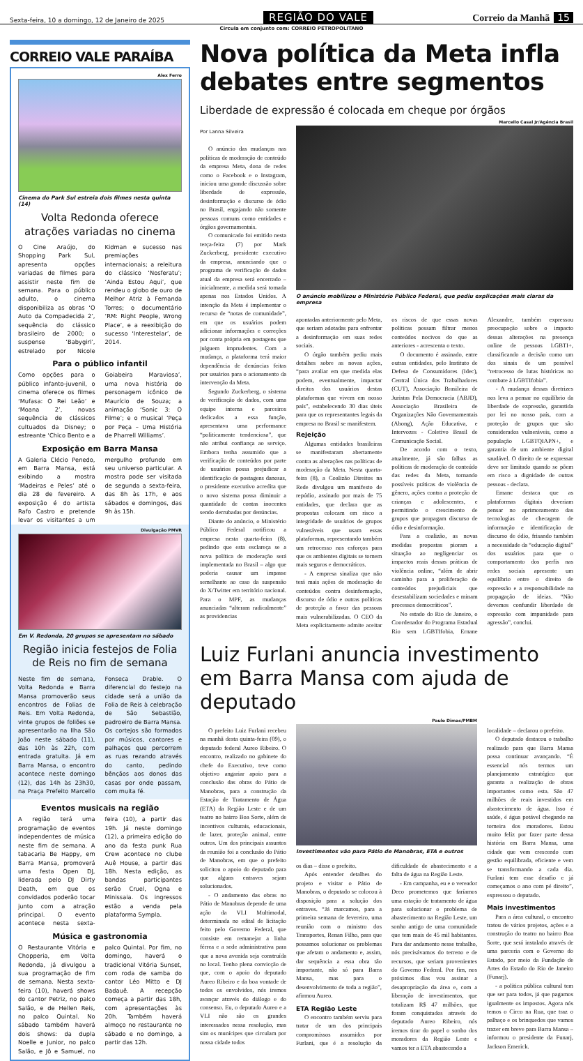Sexta-feira, 10 a domingo, 12 de Janeiro de 2025 REGIÃO DO VALE Correio da Manhã 15
Circula em conjunto com: CORREIO PETROPOLITANO
CORREIO VALE PARAÍBA
Alex Ferro
Cinema do Park Sul estreia dois filmes nesta quinta (14)
Volta Redonda oferece atrações variadas no cinema
O Cine Araújo, do Shopping Park Sul, apresenta opções variadas de filmes para assistir neste fim de semana. Para o público adulto, o cinema disponibiliza as obras ‘O Auto da Compadecida 2’, sequência do clássico brasileiro de 2000; o suspense ‘Babygirl’, estrelado por Nicole Kidman e sucesso nas premiações internacionais; a releitura do clássico ‘Nosferatu’; ‘Ainda Estou Aqui’, que rendeu o globo de ouro de Melhor Atriz à Fernanda Torres; o documentário ‘RM: Right People, Wrong Place’, e a reexibição do sucesso ‘Interestelar’, de 2014.
Para o público infantil
Como opções para o público infanto-juvenil, o cinema oferece os filmes ‘Mufasa: O Rei Leão’ e ‘Moana 2’, novas sequência de clássicos cultuados da Disney; o estreante ‘Chico Bento e a Goiabeira Maraviosa’, uma nova história do personagem icônico de Maurício de Souza; a animação ‘Sonic 3: O Filme’; e o musical ‘Peça por Peça – Uma História de Pharrell Williams’.
Exposição em Barra Mansa
A Galeria Clécio Penedo, em Barra Mansa, está exibindo a mostra ‘Madeiras e Peles’ até o dia 28 de fevereiro. A exposição é do artista Rafo Castro e pretende levar os visitantes a um mergulho profundo em seu universo particular. A mostra pode ser visitada de segunda a sexta-feira, das 8h às 17h, e aos sábados e domingos, das 9h às 15h.
Divulgação PMVR
Em V. Redonda, 20 grupos se apresentam no sábado
Região inicia festejos de Folia de Reis no fim de semana
Neste fim de semana, Volta Redonda e Barra Mansa promoverão seus encontros de Folias de Reis. Em Volta Redonda, vinte grupos de foliões se apresentarão na Ilha São João neste sábado (11), das 10h às 22h, com entrada gratuita. Já em Barra Mansa, o encontro acontece neste domingo (12), das 14h às 23h30, na Praça Prefeito Marcello Fonseca Drable. O diferencial do festejo na cidade será a união da Folia de Reis à celebração de São Sebastião, padroeiro de Barra Mansa. Os cortejos são formados por músicos, cantores e palhaços que percorrem as ruas rezando através do canto, pedindo bênçãos aos donos das casas por onde passam, com muita fé.
Eventos musicais na região
A região terá uma programação de eventos independentes de música neste fim de semana. A tabacaria Be Happy, em Barra Mansa, promoverá uma festa Open DJ, liderada pelo DJ Dirty Death, em que os convidados poderão tocar junto com a atração principal. O evento acontece nesta sexta-feira (10), a partir das 19h. Já neste domingo (12), a primeira edição do ano da festa punk Rua Crew acontece no clube Auê House, a partir das 18h. Nesta edição, as bandas participantes serão Cruel, Ogna e Minissaia. Os ingressos estão a venda pela plataforma Sympla.
Música e gastronomia
O Restaurante Vitória e Chopperia, em Volta Redonda, já divulgou a sua programação de fim de semana. Nesta sexta-feira (10), haverá shows do cantor Petriz, no palco Salão, e de Hellen Reis, no palco Quintal. No sábado também haverá dois shows: da dupla Noelle e Junior, no palco Salão, e Jô e Samuel, no palco Quintal. Por fim, no domingo, haverá o tradicional Vitória Sunset, com roda de samba do cantor Léo Mitto e DJ Badauê. A recepção começa a partir das 18h, com apresentações às 20h. Também haverá almoço no restaurante no sábado e no domingo, a partir das 12h.
Nova política da Meta infla debates entre segmentos
Liberdade de expressão é colocada em cheque por órgãos
Por Lanna Silveira
O anúncio das mudanças nas políticas de moderação de conteúdo da empresa Meta, dona de redes como o Facebook e o Instagram, iniciou uma grande discussão sobre liberdade de expressão, desinformação e discurso de ódio no Brasil, engajando não somente pessoas comuns como entidades e órgãos governamentais.
O comunicado foi emitido nesta terça-feira (7) por Mark Zuckerberg, presidente executivo da empresa, anunciando que o programa de verificação de dados atual da empresa será encerrado – inicialmente, a medida será tomada apenas nos Estados Unidos. A intenção da Meta é implementar o recurso de “notas de comunidade”, em que os usuários podem adicionar informações e correções por conta própria em postagens que julguem imprudentes. Com a mudança, a plataforma terá maior dependência de denúncias feitas por usuários para o acionamento da intervenção da Meta.
Segundo Zuckerberg, o sistema de verificação de dados, com uma equipe interna e parceiros dedicados a essa função, apresentava uma performance “politicamente tendenciosa”, que não atribui confiança ao serviço. Embora tenha assumido que a verificação de conteúdos por parte de usuários possa prejudicar a identificação de postagens danosas, o presidente executivo acredita que o novo sistema possa diminuir a quantidade de contas inocentes sendo derrubadas por denúncias.
Diante do anúncio, o Ministério Público Federal notificou a empresa nesta quarta-feira (8), pedindo que esta esclareça se a nova política de moderação será implementada no Brasil – algo que poderia causar um impasse semelhante ao caso da suspensão do X/Twitter em território nacional. Para o MPF, as mudanças anunciadas “alteram radicalmente” as providencias
Marcello Casal Jr/Agência Brasil
O anúncio mobilizou o Ministério Público Federal, que pediu explicações mais claras da empresa
apontadas anteriormente pelo Meta, que seriam adotadas para enfrentar a desinformação em suas redes sociais.
O órgão também pediu mais detalhes sobre as novas ações, “para avaliar em que medida elas podem, eventualmente, impactar direitos dos usuários destas plataformas que vivem em nosso país”, estabelecendo 30 dias úteis para que os representantes legais da empresa no Brasil se manifestem.
Rejeição
Algumas entidades brasileiras se manifestaram abertamente contra as alterações nas políticas de moderação da Meta. Nesta quarta-feira (8), a Coalizão Direitos na Rede divulgou um manifesto de repúdio, assinado por mais de 75 entidades, que declara que as propostas colocam em risco a integridade de usuários de grupos vulneráveis que usam essas plataformas, representando também um retrocesso nos esforços para que os ambientes digitais se tornem mais seguros e democráticos.
- A empresa sinaliza que não terá mais ações de moderação de conteúdos contra desinformação, discurso de ódio e outras políticas de proteção a favor das pessoas mais vulnerabilizadas. O CEO da Meta explicitamente admite aceitar os riscos de que essas novas políticas possam filtrar menos conteúdos nocivos do que as anteriores - acrescenta o texto.
O documento é assinado, entre outras entidades, pelo Instituto de Defesa de Consumidores (Idec), Central Única dos Trabalhadores (CUT), Associação Brasileira de Juristas Pela Democracia (ABJD), Associação Brasileira de Organizações Não Governamentais (Abong), Ação Educativa, e Intervozes - Coletivo Brasil de Comunicação Social.
De acordo com o texto, atualmente, já são falhas as políticas de moderação de conteúdo das redes da Meta, tornando possíveis práticas de violência de gênero, ações contra a proteção de crianças e adolescentes, e permitindo o crescimento de grupos que propagam discurso de ódio e desinformação.
Para a coalizão, as novas medidas propostas pioram a situação ao negligenciar os impactos reais dessas práticas de violência online, “além de abrir caminho para a proliferação de conteúdos prejudiciais que desestabilizam sociedades e minam processos democráticos”.
No estado do Rio de Janeiro, o Coordenador do Programa Estadual Rio sem LGBTIfobia, Ernane Alexandre, também expressou preocupação sobre o impacto dessas alterações na presença online de pessoas LGBTI+, classificando a decisão como um dos sinais de um possível “retrocesso de lutas históricas no combate à LGBTIfobia”.
- A mudança dessas diretrizes nos leva a pensar no equilíbrio da liberdade de expressão, garantida por lei no nosso país, com a proteção de grupos que são considerados vulneráveis, como a população LGBTQIAPN+, e garantia de um ambiente digital saudável. O direito de se expressar deve ser limitado quando se põem em risco a dignidade de outras pessoas - declara.
Ernane destaca que as plataformas digitais deveriam pensar no aprimoramento das tecnologias de checagem de informação e identificação de discurso de ódio, frisando também a necessidade da “educação digital” dos usuários para que o comportamento dos perfis nas redes sociais apresente um equilíbrio entre o direito de expressão e a responsabilidade na propagação de ideias. “Não devemos confundir liberdade de expressão com impunidade para agressão”, conclui.
Luiz Furlani anuncia investimento em Barra Mansa com ajuda de deputado
O prefeito Luiz Furlani recebeu na manhã desta quinta-feira (09), o deputado federal Aureo Ribeiro. O encontro, realizado no gabinete do chefe do Executivo, teve como objetivo angariar apoio para a conclusão das obras do Pátio de Manobras, para a construção da Estação de Tratamento de Água (ETA) da Região Leste e de um teatro no bairro Boa Sorte, além de incentivos culturais, educacionais, de lazer, proteção animal, entre outros. Um dos principais assuntos da reunião foi a conclusão do Pátio de Manobras, em que o prefeito solicitou o apoio do deputado para que alguns entraves sejam solucionados.
- O andamento das obras no Pátio de Manobras depende de uma ação da VLI Multimodal, determinada no edital de licitação feito pelo Governo Federal, que consiste em remanejar a linha férrea e a sede administrativa para que a nova avenida seja construída no local. Tenho plena convicção de que, com o apoio do deputado Aureo Ribeiro e da boa vontade de todos os envolvidos, nós iremos avançar através do diálogo e do consenso. Eu, o deputado Aureo e a VLI não são os grandes interessados nessa resolução, mas sim os munícipes que circulam por nossa cidade todos
Paulo Dimas/PMBM
Investimentos vão para Pátio de Manobras, ETA e outros
os dias – disse o prefeito.
Após entender detalhes do projeto e visitar o Pátio de Manobras, o deputado se colocou à disposição para a solução dos entraves. “Já marcamos, para a primeira semana de fevereiro, uma reunião com o ministro dos Transportes, Renan Filho, para que possamos solucionar os problemas que afetam o andamento e, assim, dar sequência a essa obra tão importante, não só para Barra Mansa, mas para o desenvolvimento de toda a região”, afirmou Aureo.
ETA Região Leste
O encontro também serviu para tratar de um dos principais compromissos assumidos por Furlani, que é a resolução da dificuldade de abastecimento e a falta de água na Região Leste.
- Em campanha, eu e o vereador Deco prometemos que faríamos uma estação de tratamento de água para solucionar o problema de abastecimento na Região Leste, um sonho antigo de uma comunidade que tem mais de 45 mil habitantes. Para dar andamento nesse trabalho, nós precisávamos do terreno e de recursos, que seriam provenientes do Governo Federal. Por fim, nos próximos dias vou assinar a desapropriação da área e, com a liberação de investimentos, que totalizam R$ 47 milhões, que foram conquistados através do deputado Aureo Ribeiro, nós iremos tirar do papel o sonho dos moradores da Região Leste e vamos ter a ETA abastecendo a
localidade – declarou o prefeito.
O deputado destacou o trabalho realizado para que Barra Mansa possa continuar avançando. “É essencial nós termos um planejamento estratégico que garanta a realização de obras importantes como esta. São 47 milhões de reais investidos em abastecimento de água. Isso é saúde, é água potável chegando na torneira dos moradores. Estou muito feliz por fazer parte dessa história em Barra Mansa, uma cidade que vem crescendo com gestão equilibrada, eficiente e vem se transformando a cada dia. Furlani tem esse desafio e já começamos o ano com pé direito”, expressou o deputado.
Mais investimentos
Para a área cultural, o encontro tratou de vários projetos, ações e a construção do teatro no bairro Boa Sorte, que será instalado através de uma parceria com o Governo do Estado, por meio da Fundação de Artes do Estado do Rio de Janeiro (Funarj).
- a política pública cultural tem que ser para todos, já que pagamos igualmente os impostos. Agora nós temos o Circo na Rua, que traz o palhaço e os brinquedos que vamos trazer em breve para Barra Mansa – informou o presidente da Funarj, Jackson Emerick.